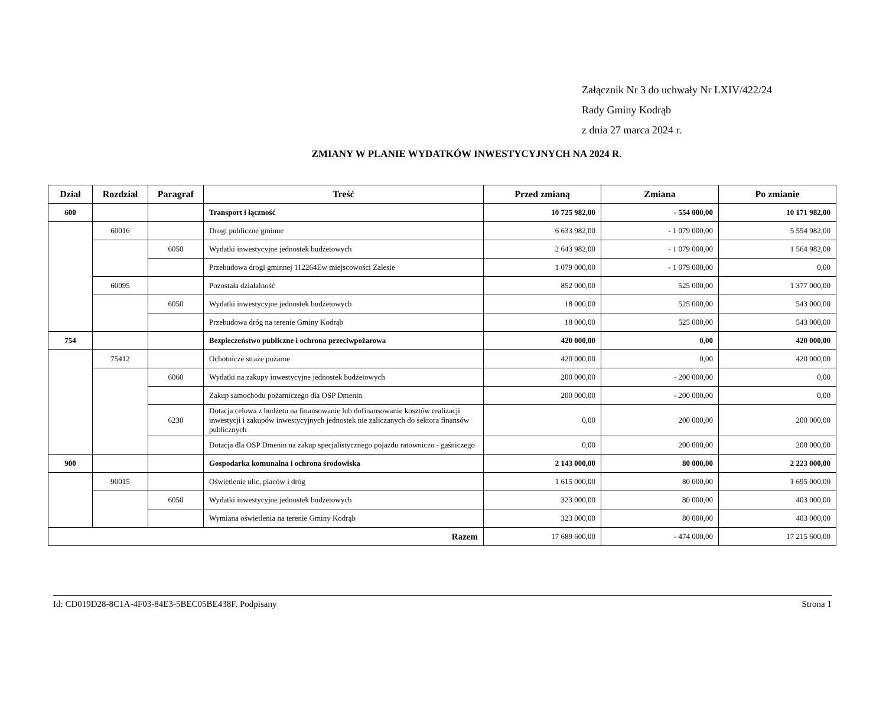Załącznik Nr 3 do uchwały Nr LXIV/422/24
Rady Gminy Kodrąb
z dnia 27 marca 2024 r.
ZMIANY W PLANIE WYDATKÓW INWESTYCYJNYCH NA 2024 R.
| Dział | Rozdział | Paragraf | Treść | Przed zmianą | Zmiana | Po zmianie |
| --- | --- | --- | --- | --- | --- | --- |
| 600 | | | Transport i łączność | 10 725 982,00 | - 554 000,00 | 10 171 982,00 |
| | 60016 | | Drogi publiczne gminne | 6 633 982,00 | - 1 079 000,00 | 5 554 982,00 |
| | | 6050 | Wydatki inwestycyjne jednostek budżetowych | 2 643 982,00 | - 1 079 000,00 | 1 564 982,00 |
| | | | Przebudowa drogi gminnej 112264Ew miejscowości Zalesie | 1 079 000,00 | - 1 079 000,00 | 0,00 |
| | 60095 | | Pozostała działalność | 852 000,00 | 525 000,00 | 1 377 000,00 |
| | | 6050 | Wydatki inwestycyjne jednostek budżetowych | 18 000,00 | 525 000,00 | 543 000,00 |
| | | | Przebudowa dróg na terenie Gminy Kodrąb | 18 000,00 | 525 000,00 | 543 000,00 |
| 754 | | | Bezpieczeństwo publiczne i ochrona przeciwpożarowa | 420 000,00 | 0,00 | 420 000,00 |
| | 75412 | | Ochotnicze straże pożarne | 420 000,00 | 0,00 | 420 000,00 |
| | | 6060 | Wydatki na zakupy inwestycyjne jednostek budżetowych | 200 000,00 | - 200 000,00 | 0,00 |
| | | | Zakup samochodu pożarniczego dla OSP Dmenin | 200 000,00 | - 200 000,00 | 0,00 |
| | | 6230 | Dotacja celowa z budżetu na finansowanie lub dofinansowanie kosztów realizacji inwestycji i zakupów inwestycyjnych jednostek nie zaliczanych do sektora finansów publicznych | 0,00 | 200 000,00 | 200 000,00 |
| | | | Dotacja dla OSP Dmenin na zakup specjalistycznego pojazdu ratowniczo - gaśniczego | 0,00 | 200 000,00 | 200 000,00 |
| 900 | | | Gospodarka komunalna i ochrona środowiska | 2 143 000,00 | 80 000,00 | 2 223 000,00 |
| | 90015 | | Oświetlenie ulic, placów i dróg | 1 615 000,00 | 80 000,00 | 1 695 000,00 |
| | | 6050 | Wydatki inwestycyjne jednostek budżetowych | 323 000,00 | 80 000,00 | 403 000,00 |
| | | | Wymiana oświetlenia na terenie Gminy Kodrąb | 323 000,00 | 80 000,00 | 403 000,00 |
| Razem | | | | 17 689 600,00 | - 474 000,00 | 17 215 600,00 |
Id: CD019D28-8C1A-4F03-84E3-5BEC05BE438F. Podpisany Strona 1